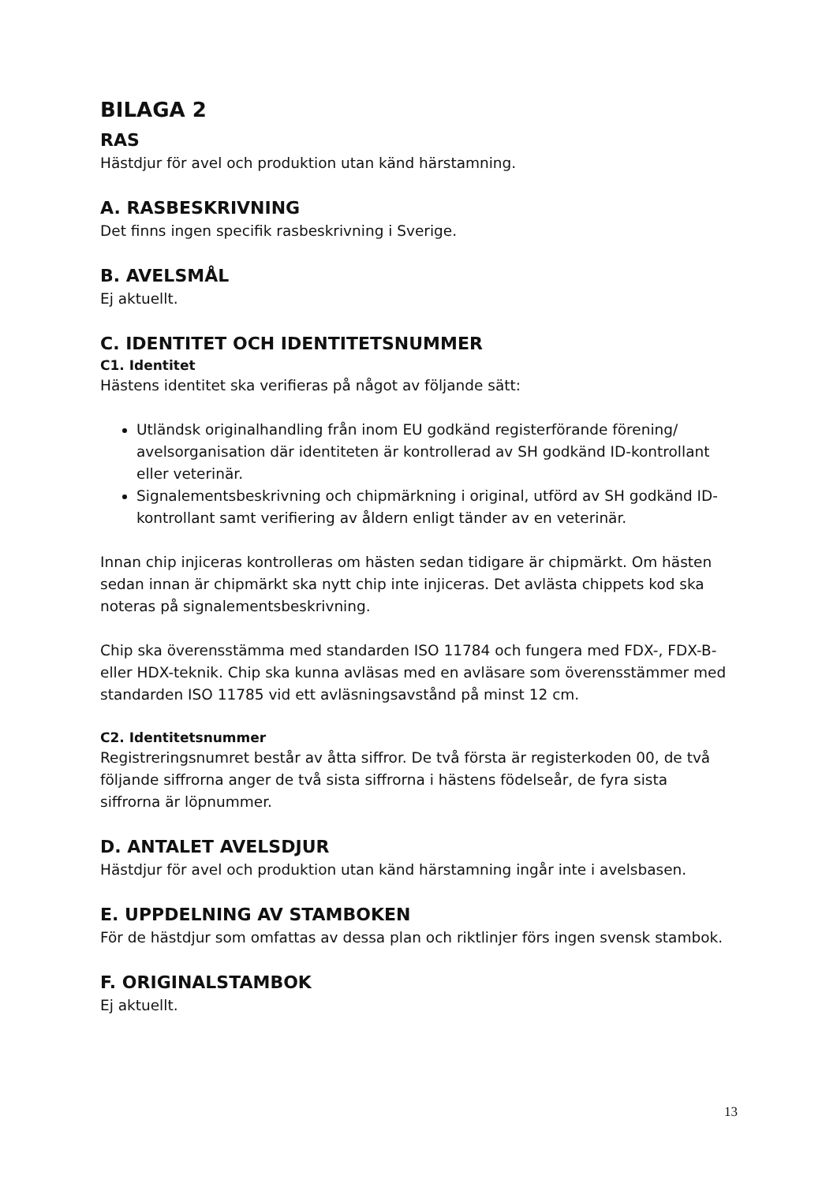BILAGA 2
RAS
Hästdjur för avel och produktion utan känd härstamning.
A. RASBESKRIVNING
Det finns ingen specifik rasbeskrivning i Sverige.
B. AVELSMÅL
Ej aktuellt.
C. IDENTITET OCH IDENTITETSNUMMER
C1. Identitet
Hästens identitet ska verifieras på något av följande sätt:
Utländsk originalhandling från inom EU godkänd registerförande förening/ avelsorganisation där identiteten är kontrollerad av SH godkänd ID-kontrollant eller veterinär.
Signalementsbeskrivning och chipmärkning i original, utförd av SH godkänd ID-kontrollant samt verifiering av åldern enligt tänder av en veterinär.
Innan chip injiceras kontrolleras om hästen sedan tidigare är chipmärkt. Om hästen sedan innan är chipmärkt ska nytt chip inte injiceras. Det avlästa chippets kod ska noteras på signalementsbeskrivning.
Chip ska överensstämma med standarden ISO 11784 och fungera med FDX-, FDX-B- eller HDX-teknik. Chip ska kunna avläsas med en avläsare som överensstämmer med standarden ISO 11785 vid ett avläsningsavstånd på minst 12 cm.
C2. Identitetsnummer
Registreringsnumret består av åtta siffror. De två första är registerkoden 00, de två följande siffrorna anger de två sista siffrorna i hästens födelseår, de fyra sista siffrorna är löpnummer.
D. ANTALET AVELSDJUR
Hästdjur för avel och produktion utan känd härstamning ingår inte i avelsbasen.
E. UPPDELNING AV STAMBOKEN
För de hästdjur som omfattas av dessa plan och riktlinjer förs ingen svensk stambok.
F. ORIGINALSTAMBOK
Ej aktuellt.
13